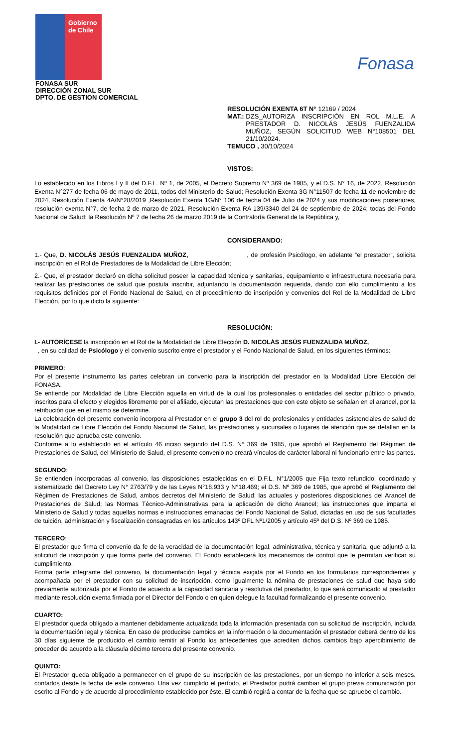Gobierno de Chile
Fonasa
FONASA SUR
DIRECCIÓN ZONAL SUR
DPTO. DE GESTION COMERCIAL
RESOLUCIÓN EXENTA 6T N° 12169 / 2024
MAT.: DZS_AUTORIZA INSCRIPCIÓN EN ROL M.L.E. A PRESTADOR D. NICOLÁS JESÚS FUENZALIDA MUÑOZ, SEGÚN SOLICITUD WEB N°108501 DEL 21/10/2024.
TEMUCO , 30/10/2024
VISTOS:
Lo establecido en los Libros I y II del D.F.L. Nº 1, de 2005, el Decreto Supremo Nº 369 de 1985, y el D.S. N° 16, de 2022, Resolución Exenta N°277 de fecha 06 de mayo de 2011, todos del Ministerio de Salud; Resolución Exenta 3G N°11507 de fecha 11 de noviembre de 2024, Resolución Exenta 4A/N°28/2019 ,Resolución Exenta 1G/N° 106 de fecha 04 de Julio de 2024 y sus modificaciones posteriores, resolución exenta N°7, de fecha 2 de marzo de 2021, Resolución Exenta RA 139/3340 del 24 de septiembre de 2024; todas del Fondo Nacional de Salud; la Resolución Nº 7 de fecha 26 de marzo 2019 de la Contraloría General de la República y,
CONSIDERANDO:
1.- Que, D. NICOLÁS JESÚS FUENZALIDA MUÑOZ, , de profesión Psicólogo, en adelante “el prestador”, solicita inscripción en el Rol de Prestadores de la Modalidad de Libre Elección;
2.- Que, el prestador declaró en dicha solicitud poseer la capacidad técnica y sanitarias, equipamiento e infraestructura necesaria para realizar las prestaciones de salud que postula inscribir, adjuntando la documentación requerida, dando con ello cumplimiento a los requisitos definidos por el Fondo Nacional de Salud, en el procedimiento de inscripción y convenios del Rol de la Modalidad de Libre Elección, por lo que dicto la siguiente:
RESOLUCIÓN:
I.- AUTORÍCESE la inscripción en el Rol de la Modalidad de Libre Elección D. NICOLÁS JESÚS FUENZALIDA MUÑOZ,
, en su calidad de Psicólogo y el convenio suscrito entre el prestador y el Fondo Nacional de Salud, en los siguientes términos:
PRIMERO:
Por el presente instrumento las partes celebran un convenio para la inscripción del prestador en la Modalidad Libre Elección del FONASA.
Se entiende por Modalidad de Libre Elección aquella en virtud de la cual los profesionales o entidades del sector público o privado, inscritos para el efecto y elegidos libremente por el afiliado, ejecutan las prestaciones que con este objeto se señalan en el arancel, por la retribución que en el mismo se determine.
La celebración del presente convenio incorpora al Prestador en el grupo 3 del rol de profesionales y entidades asistenciales de salud de la Modalidad de Libre Elección del Fondo Nacional de Salud, las prestaciones y sucursales o lugares de atención que se detallan en la resolución que aprueba este convenio.
Conforme a lo establecido en el artículo 46 inciso segundo del D.S. Nº 369 de 1985, que aprobó el Reglamento del Régimen de Prestaciones de Salud, del Ministerio de Salud, el presente convenio no creará vínculos de carácter laboral ni funcionario entre las partes.
SEGUNDO:
Se entienden incorporadas al convenio, las disposiciones establecidas en el D.F.L. N°1/2005 que Fija texto refundido, coordinado y sistematizado del Decreto Ley N° 2763/79 y de las Leyes N°18.933 y N°18.469; el D.S. Nº 369 de 1985, que aprobó el Reglamento del Régimen de Prestaciones de Salud, ambos decretos del Ministerio de Salud; las actuales y posteriores disposiciones del Arancel de Prestaciones de Salud; las Normas Técnico-Administrativas para la aplicación de dicho Arancel; las instrucciones que imparta el Ministerio de Salud y todas aquellas normas e instrucciones emanadas del Fondo Nacional de Salud, dictadas en uso de sus facultades de tuición, administración y fiscalización consagradas en los artículos 143º DFL Nº1/2005 y artículo 45º del D.S. Nº 369 de 1985.
TERCERO:
El prestador que firma el convenio da fe de la veracidad de la documentación legal, administrativa, técnica y sanitaria, que adjuntó a la solicitud de inscripción y que forma parte del convenio. El Fondo establecerá los mecanismos de control que le permitan verificar su cumplimiento.
Forma parte integrante del convenio, la documentación legal y técnica exigida por el Fondo en los formularios correspondientes y acompañada por el prestador con su solicitud de inscripción, como igualmente la nómina de prestaciones de salud que haya sido previamente autorizada por el Fondo de acuerdo a la capacidad sanitaria y resolutiva del prestador, lo que será comunicado al prestador mediante resolución exenta firmada por el Director del Fondo o en quien delegue la facultad formalizando el presente convenio.
CUARTO:
El prestador queda obligado a mantener debidamente actualizada toda la información presentada con su solicitud de inscripción, incluida la documentación legal y técnica. En caso de producirse cambios en la información o la documentación el prestador deberá dentro de los 30 días siguiente de producido el cambio remitir al Fondo los antecedentes que acrediten dichos cambios bajo apercibimiento de proceder de acuerdo a la cláusula décimo tercera del presente convenio.
QUINTO:
El Prestador queda obligado a permanecer en el grupo de su inscripción de las prestaciones, por un tiempo no inferior a seis meses, contados desde la fecha de este convenio. Una vez cumplido el período, el Prestador podrá cambiar el grupo previa comunicación por escrito al Fondo y de acuerdo al procedimiento establecido por éste. El cambió regirá a contar de la fecha que se apruebe el cambio.